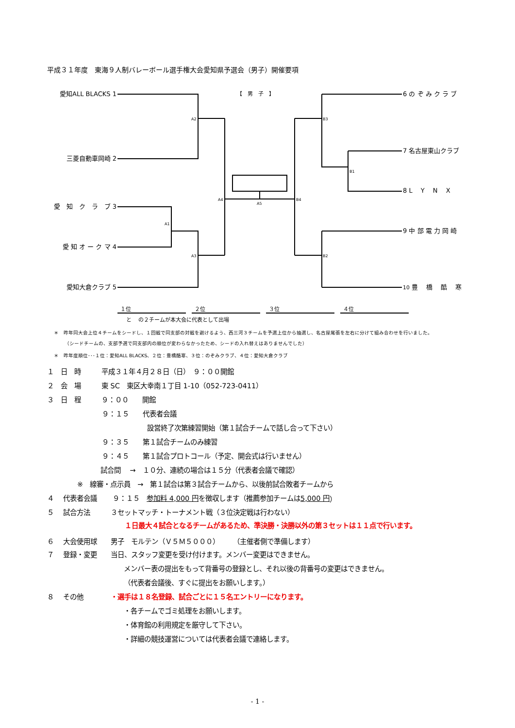平成３１年度　東海９人制バレーボール選手権大会愛知県予選会（男子）開催要項
A2
A1
A3
A4
A5
B3
B1
B4
B2
【　男　子　】
愛知ALL BLACKS 1
三菱自動車岡崎 2
愛　知　ク　ラ　ブ 3
愛 知 オ ー ク マ 4
愛知大倉クラブ 5
6 の ぞ み ク ラ ブ
7 名古屋東山クラブ
8 L　 Y　 N　 X
9 中 部 電 力 岡 崎
10 豊　 橋　 酷　 寒
１位 ２位 ３位 ４位
と　 の２チームが本大会に代表として出場
＊　昨年同大会上位４チームをシードし、１回戦で同支部の対戦を避けるよう、西三河３チームを予選上位から抽選し、名古屋尾張を左右に分けて組み合わせを行いました。
（シードチームの、支部予選で同支部内の順位が変わらなかったため、シードの入れ替えはありませんでした）
＊　昨年度順位･･･１位：愛知ALL BLACKS、２位：豊橋酷寒、３位：のぞみクラブ、４位：愛知大倉クラブ
１　日　時　　　平成３１年４月２８日（日）　９：００開館
２　会　場　　　東 SC　東区大幸南１丁目 1-10（052-723-0411）
３　日　程　　　９：００　　開館
９：１５　　代表者会議
設営終了次第練習開始（第１試合チームで話し合って下さい）
９：３５　　第１試合チームのみ練習
９：４５　　第１試合プロトコール（予定、開会式は行いません）
試合間　 →　１０分、連続の場合は１５分（代表者会議で確認）
※　線審・点示員　→　第１試合は第３試合チームから、以後前試合敗者チームから
４　 代表者会議　　 ９：１５　参加料 4,000 円 を徴収します（推薦参加チームは 5,000 円 ）
５　 試合方法　　　３セットマッチ・トーナメント戦（３位決定戦は行わない）
１日最大４試合となるチームがあるため、準決勝・決勝以外の第３セットは１１点で行います。
６　 大会使用球　　男子　モルテン（Ｖ５Ｍ５０００）　　（主催者側で準備します）
７　 登録・変更　　当日、スタッフ変更を受け付けます。メンバー変更はできません。
メンバー表の提出をもって背番号の登録とし、それ以後の背番号の変更はできません。
（代表者会議後、すぐに提出をお願いします。）
８　 その他　　　　・選手は１８名登録、試合ごとに１５名エントリーになります。
・各チームでゴミ処理をお願いします。
・体育館の利用規定を厳守して下さい。
・詳細の競技運営については代表者会議で連絡します。
- 1 -